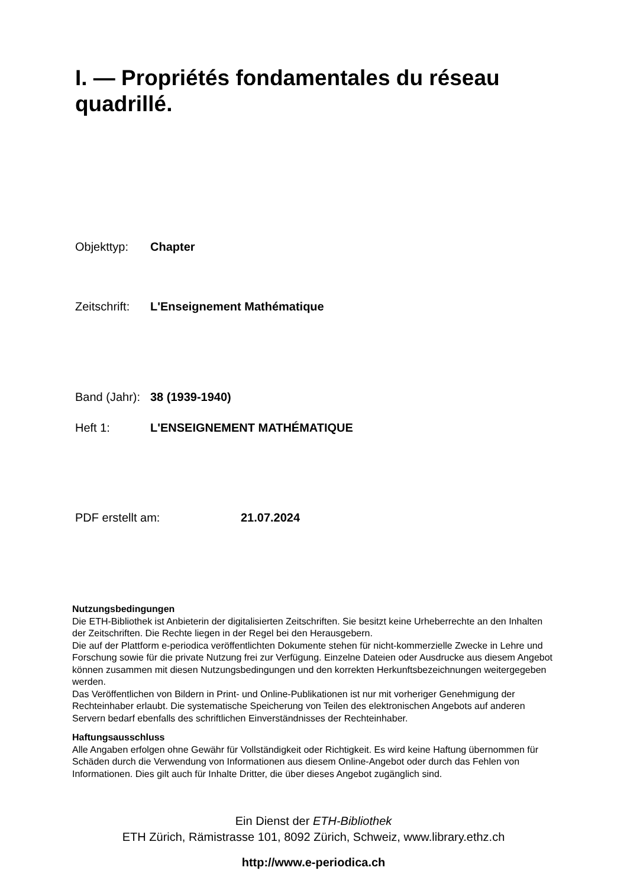I. — Propriétés fondamentales du réseau quadrillé.
Objekttyp: Chapter
Zeitschrift: L'Enseignement Mathématique
Band (Jahr): 38 (1939-1940)
Heft 1: L'ENSEIGNEMENT MATHÉMATIQUE
PDF erstellt am: 21.07.2024
Nutzungsbedingungen
Die ETH-Bibliothek ist Anbieterin der digitalisierten Zeitschriften. Sie besitzt keine Urheberrechte an den Inhalten der Zeitschriften. Die Rechte liegen in der Regel bei den Herausgebern.
Die auf der Plattform e-periodica veröffentlichten Dokumente stehen für nicht-kommerzielle Zwecke in Lehre und Forschung sowie für die private Nutzung frei zur Verfügung. Einzelne Dateien oder Ausdrucke aus diesem Angebot können zusammen mit diesen Nutzungsbedingungen und den korrekten Herkunftsbezeichnungen weitergegeben werden.
Das Veröffentlichen von Bildern in Print- und Online-Publikationen ist nur mit vorheriger Genehmigung der Rechteinhaber erlaubt. Die systematische Speicherung von Teilen des elektronischen Angebots auf anderen Servern bedarf ebenfalls des schriftlichen Einverständnisses der Rechteinhaber.
Haftungsausschluss
Alle Angaben erfolgen ohne Gewähr für Vollständigkeit oder Richtigkeit. Es wird keine Haftung übernommen für Schäden durch die Verwendung von Informationen aus diesem Online-Angebot oder durch das Fehlen von Informationen. Dies gilt auch für Inhalte Dritter, die über dieses Angebot zugänglich sind.
Ein Dienst der ETH-Bibliothek
ETH Zürich, Rämistrasse 101, 8092 Zürich, Schweiz, www.library.ethz.ch
http://www.e-periodica.ch